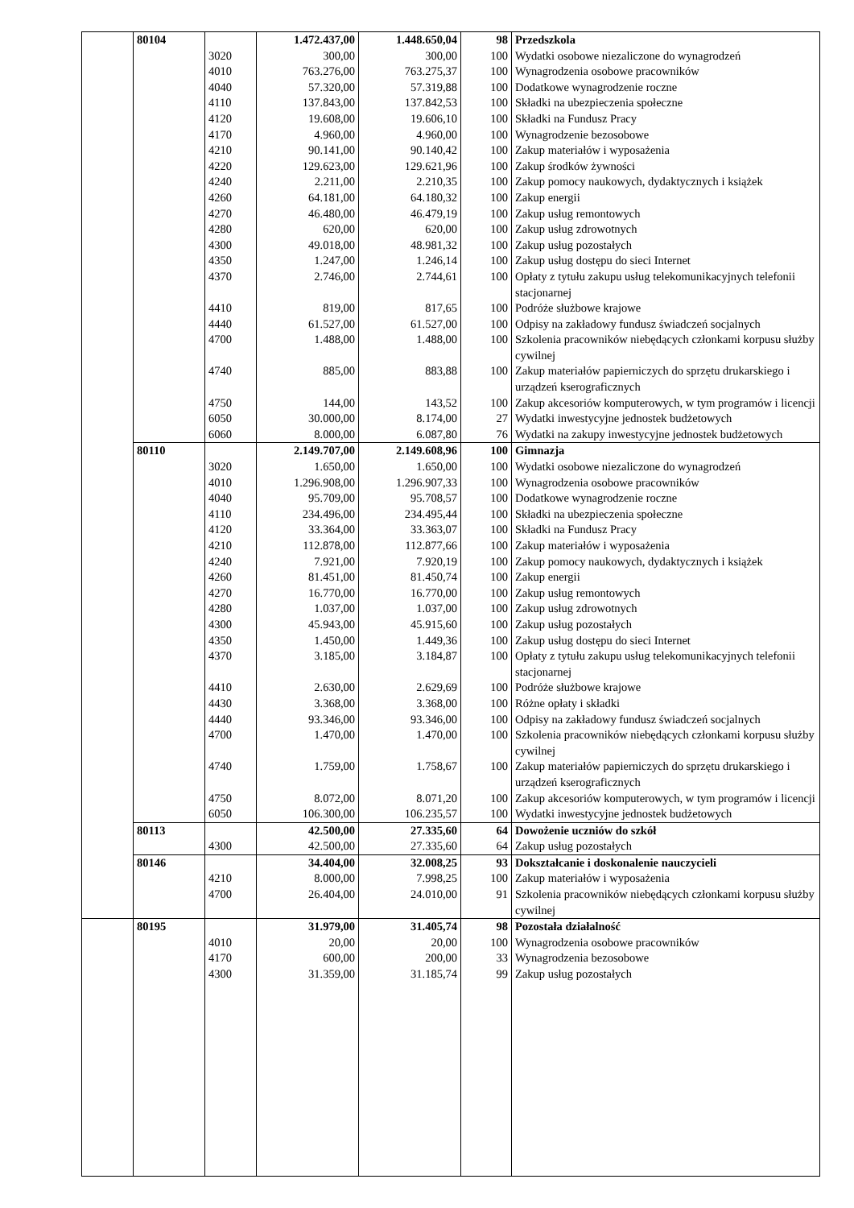| | 80104 | | 1.472.437,00 | 1.448.650,04 | 98 | Przedszkola |
| | | 3020 | 300,00 | 300,00 | 100 | Wydatki osobowe niezaliczone do wynagrodzeń |
| | | 4010 | 763.276,00 | 763.275,37 | 100 | Wynagrodzenia osobowe pracowników |
| | | 4040 | 57.320,00 | 57.319,88 | 100 | Dodatkowe wynagrodzenie roczne |
| | | 4110 | 137.843,00 | 137.842,53 | 100 | Składki na ubezpieczenia społeczne |
| | | 4120 | 19.608,00 | 19.606,10 | 100 | Składki na Fundusz Pracy |
| | | 4170 | 4.960,00 | 4.960,00 | 100 | Wynagrodzenie bezosobowe |
| | | 4210 | 90.141,00 | 90.140,42 | 100 | Zakup materiałów i wyposażenia |
| | | 4220 | 129.623,00 | 129.621,96 | 100 | Zakup środków żywności |
| | | 4240 | 2.211,00 | 2.210,35 | 100 | Zakup pomocy naukowych, dydaktycznych i książek |
| | | 4260 | 64.181,00 | 64.180,32 | 100 | Zakup energii |
| | | 4270 | 46.480,00 | 46.479,19 | 100 | Zakup usług remontowych |
| | | 4280 | 620,00 | 620,00 | 100 | Zakup usług zdrowotnych |
| | | 4300 | 49.018,00 | 48.981,32 | 100 | Zakup usług pozostałych |
| | | 4350 | 1.247,00 | 1.246,14 | 100 | Zakup usług dostępu do sieci Internet |
| | | 4370 | 2.746,00 | 2.744,61 | 100 | Opłaty z tytułu zakupu usług telekomunikacyjnych telefonii stacjonarnej |
| | | 4410 | 819,00 | 817,65 | 100 | Podróże służbowe krajowe |
| | | 4440 | 61.527,00 | 61.527,00 | 100 | Odpisy na zakładowy fundusz świadczeń socjalnych |
| | | 4700 | 1.488,00 | 1.488,00 | 100 | Szkolenia pracowników niebędących członkami korpusu służby cywilnej |
| | | 4740 | 885,00 | 883,88 | 100 | Zakup materiałów papierniczych do sprzętu drukarskiego i urządzeń kserograficznych |
| | | 4750 | 144,00 | 143,52 | 100 | Zakup akcesoriów komputerowych, w tym programów i licencji |
| | | 6050 | 30.000,00 | 8.174,00 | 27 | Wydatki inwestycyjne jednostek budżetowych |
| | | 6060 | 8.000,00 | 6.087,80 | 76 | Wydatki na zakupy inwestycyjne jednostek budżetowych |
| | 80110 | | 2.149.707,00 | 2.149.608,96 | 100 | Gimnazja |
| | | 3020 | 1.650,00 | 1.650,00 | 100 | Wydatki osobowe niezaliczone do wynagrodzeń |
| | | 4010 | 1.296.908,00 | 1.296.907,33 | 100 | Wynagrodzenia osobowe pracowników |
| | | 4040 | 95.709,00 | 95.708,57 | 100 | Dodatkowe wynagrodzenie roczne |
| | | 4110 | 234.496,00 | 234.495,44 | 100 | Składki na ubezpieczenia społeczne |
| | | 4120 | 33.364,00 | 33.363,07 | 100 | Składki na Fundusz Pracy |
| | | 4210 | 112.878,00 | 112.877,66 | 100 | Zakup materiałów i wyposażenia |
| | | 4240 | 7.921,00 | 7.920,19 | 100 | Zakup pomocy naukowych, dydaktycznych i książek |
| | | 4260 | 81.451,00 | 81.450,74 | 100 | Zakup energii |
| | | 4270 | 16.770,00 | 16.770,00 | 100 | Zakup usług remontowych |
| | | 4280 | 1.037,00 | 1.037,00 | 100 | Zakup usług zdrowotnych |
| | | 4300 | 45.943,00 | 45.915,60 | 100 | Zakup usług pozostałych |
| | | 4350 | 1.450,00 | 1.449,36 | 100 | Zakup usług dostępu do sieci Internet |
| | | 4370 | 3.185,00 | 3.184,87 | 100 | Opłaty z tytułu zakupu usług telekomunikacyjnych telefonii stacjonarnej |
| | | 4410 | 2.630,00 | 2.629,69 | 100 | Podróże służbowe krajowe |
| | | 4430 | 3.368,00 | 3.368,00 | 100 | Różne opłaty i składki |
| | | 4440 | 93.346,00 | 93.346,00 | 100 | Odpisy na zakładowy fundusz świadczeń socjalnych |
| | | 4700 | 1.470,00 | 1.470,00 | 100 | Szkolenia pracowników niebędących członkami korpusu służby cywilnej |
| | | 4740 | 1.759,00 | 1.758,67 | 100 | Zakup materiałów papierniczych do sprzętu drukarskiego i urządzeń kserograficznych |
| | | 4750 | 8.072,00 | 8.071,20 | 100 | Zakup akcesoriów komputerowych, w tym programów i licencji |
| | | 6050 | 106.300,00 | 106.235,57 | 100 | Wydatki inwestycyjne jednostek budżetowych |
| | 80113 | | 42.500,00 | 27.335,60 | 64 | Dowożenie uczniów do szkół |
| | | 4300 | 42.500,00 | 27.335,60 | 64 | Zakup usług pozostałych |
| | 80146 | | 34.404,00 | 32.008,25 | 93 | Dokształcanie i doskonalenie nauczycieli |
| | | 4210 | 8.000,00 | 7.998,25 | 100 | Zakup materiałów i wyposażenia |
| | | 4700 | 26.404,00 | 24.010,00 | 91 | Szkolenia pracowników niebędących członkami korpusu służby cywilnej |
| | 80195 | | 31.979,00 | 31.405,74 | 98 | Pozostała działalność |
| | | 4010 | 20,00 | 20,00 | 100 | Wynagrodzenia osobowe pracowników |
| | | 4170 | 600,00 | 200,00 | 33 | Wynagrodzenia bezosobowe |
| | | 4300 | 31.359,00 | 31.185,74 | 99 | Zakup usług pozostałych |